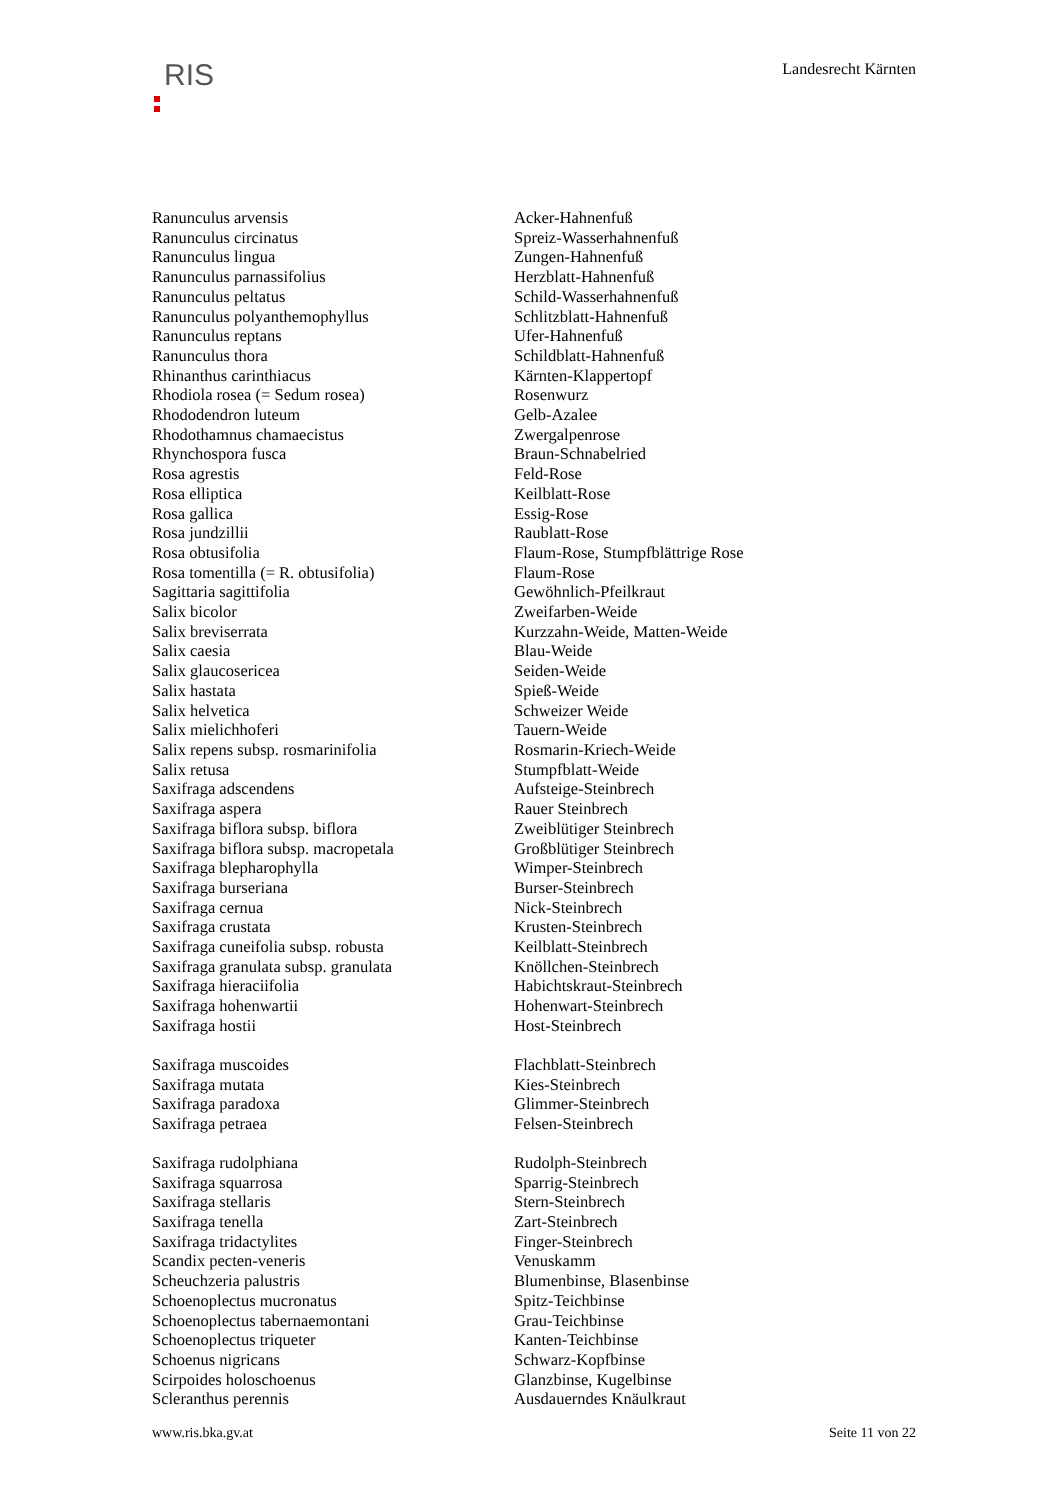RIS
Landesrecht Kärnten
| Ranunculus arvensis | Acker-Hahnenfuß |
| Ranunculus circinatus | Spreiz-Wasserhahnenfuß |
| Ranunculus lingua | Zungen-Hahnenfuß |
| Ranunculus parnassifolius | Herzblatt-Hahnenfuß |
| Ranunculus peltatus | Schild-Wasserhahnenfuß |
| Ranunculus polyanthemophyllus | Schlitzblatt-Hahnenfuß |
| Ranunculus reptans | Ufer-Hahnenfuß |
| Ranunculus thora | Schildblatt-Hahnenfuß |
| Rhinanthus carinthiacus | Kärnten-Klappertopf |
| Rhodiola rosea (= Sedum rosea) | Rosenwurz |
| Rhododendron luteum | Gelb-Azalee |
| Rhodothamnus chamaecistus | Zwergalpenrose |
| Rhynchospora fusca | Braun-Schnabelried |
| Rosa agrestis | Feld-Rose |
| Rosa elliptica | Keilblatt-Rose |
| Rosa gallica | Essig-Rose |
| Rosa jundzillii | Raublatt-Rose |
| Rosa obtusifolia | Flaum-Rose, Stumpfblättrige Rose |
| Rosa tomentilla (= R. obtusifolia) | Flaum-Rose |
| Sagittaria sagittifolia | Gewöhnlich-Pfeilkraut |
| Salix bicolor | Zweifarben-Weide |
| Salix breviserrata | Kurzzahn-Weide, Matten-Weide |
| Salix caesia | Blau-Weide |
| Salix glaucosericea | Seiden-Weide |
| Salix hastata | Spieß-Weide |
| Salix helvetica | Schweizer Weide |
| Salix mielichhoferi | Tauern-Weide |
| Salix repens subsp. rosmarinifolia | Rosmarin-Kriech-Weide |
| Salix retusa | Stumpfblatt-Weide |
| Saxifraga adscendens | Aufsteige-Steinbrech |
| Saxifraga aspera | Rauer Steinbrech |
| Saxifraga biflora subsp. biflora | Zweiblütiger Steinbrech |
| Saxifraga biflora subsp. macropetala | Großblütiger Steinbrech |
| Saxifraga blepharophylla | Wimper-Steinbrech |
| Saxifraga burseriana | Burser-Steinbrech |
| Saxifraga cernua | Nick-Steinbrech |
| Saxifraga crustata | Krusten-Steinbrech |
| Saxifraga cuneifolia subsp. robusta | Keilblatt-Steinbrech |
| Saxifraga granulata subsp. granulata | Knöllchen-Steinbrech |
| Saxifraga hieraciifolia | Habichtskraut-Steinbrech |
| Saxifraga hohenwartii | Hohenwart-Steinbrech |
| Saxifraga hostii | Host-Steinbrech |
| Saxifraga muscoides | Flachblatt-Steinbrech |
| Saxifraga mutata | Kies-Steinbrech |
| Saxifraga paradoxa | Glimmer-Steinbrech |
| Saxifraga petraea | Felsen-Steinbrech |
| Saxifraga rudolphiana | Rudolph-Steinbrech |
| Saxifraga squarrosa | Sparrig-Steinbrech |
| Saxifraga stellaris | Stern-Steinbrech |
| Saxifraga tenella | Zart-Steinbrech |
| Saxifraga tridactylites | Finger-Steinbrech |
| Scandix pecten-veneris | Venuskamm |
| Scheuchzeria palustris | Blumenbinse, Blasenbinse |
| Schoenoplectus mucronatus | Spitz-Teichbinse |
| Schoenoplectus tabernaemontani | Grau-Teichbinse |
| Schoenoplectus triqueter | Kanten-Teichbinse |
| Schoenus nigricans | Schwarz-Kopfbinse |
| Scirpoides holoschoenus | Glanzbinse, Kugelbinse |
| Scleranthus perennis | Ausdauerndes Knäulkraut |
www.ris.bka.gv.at Seite 11 von 22